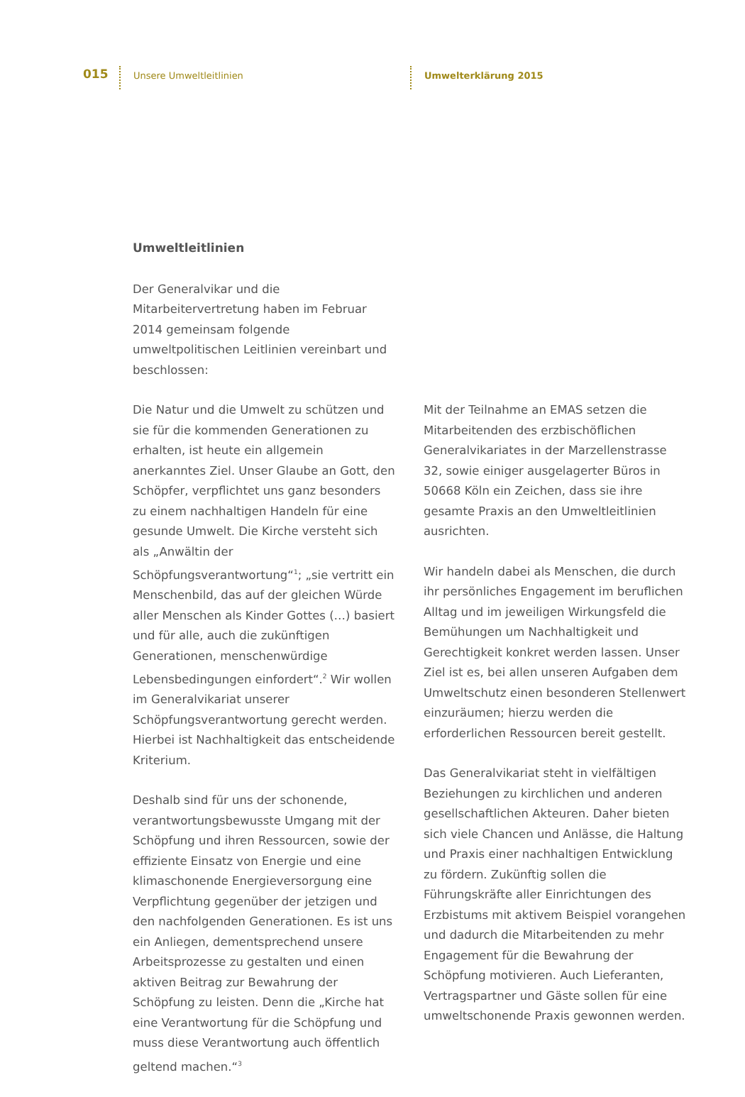015 Unsere Umweltleitlinien Umwelterklärung 2015
Umweltleitlinien
Der Generalvikar und die Mitarbeitervertretung haben im Februar 2014 gemeinsam folgende umweltpolitischen Leitlinien vereinbart und beschlossen:
Die Natur und die Umwelt zu schützen und sie für die kommenden Generationen zu erhalten, ist heute ein allgemein anerkanntes Ziel. Unser Glaube an Gott, den Schöpfer, verpflichtet uns ganz besonders zu einem nachhaltigen Handeln für eine gesunde Umwelt. Die Kirche versteht sich als „Anwältin der Schöpfungsverantwortung“<sup>1</sup>; „sie vertritt ein Menschenbild, das auf der gleichen Würde aller Menschen als Kinder Gottes (…) basiert und für alle, auch die zukünftigen Generationen, menschenwürdige Lebensbedingungen einfordert“.<sup>2</sup> Wir wollen im Generalvikariat unserer Schöpfungsverantwortung gerecht werden. Hierbei ist Nachhaltigkeit das entscheidende Kriterium.
Deshalb sind für uns der schonende, verantwortungsbewusste Umgang mit der Schöpfung und ihren Ressourcen, sowie der effiziente Einsatz von Energie und eine klimaschonende Energieversorgung eine Verpflichtung gegenüber der jetzigen und den nachfolgenden Generationen. Es ist uns ein Anliegen, dementsprechend unsere Arbeitsprozesse zu gestalten und einen aktiven Beitrag zur Bewahrung der Schöpfung zu leisten. Denn die „Kirche hat eine Verantwortung für die Schöpfung und muss diese Verantwortung auch öffentlich geltend machen.“<sup>3</sup>
Mit der Teilnahme an EMAS setzen die Mitarbeitenden des erzbischöflichen Generalvikariates in der Marzellenstrasse 32, sowie einiger ausgelagerter Büros in 50668 Köln ein Zeichen, dass sie ihre gesamte Praxis an den Umweltleitlinien ausrichten.
Wir handeln dabei als Menschen, die durch ihr persönliches Engagement im beruflichen Alltag und im jeweiligen Wirkungsfeld die Bemühungen um Nachhaltigkeit und Gerechtigkeit konkret werden lassen. Unser Ziel ist es, bei allen unseren Aufgaben dem Umweltschutz einen besonderen Stellenwert einzuräumen; hierzu werden die erforderlichen Ressourcen bereit gestellt.
Das Generalvikariat steht in vielfältigen Beziehungen zu kirchlichen und anderen gesellschaftlichen Akteuren. Daher bieten sich viele Chancen und Anlässe, die Haltung und Praxis einer nachhaltigen Entwicklung zu fördern. Zukünftig sollen die Führungskräfte aller Einrichtungen des Erzbistums mit aktivem Beispiel vorangehen und dadurch die Mitarbeitenden zu mehr Engagement für die Bewahrung der Schöpfung motivieren. Auch Lieferanten, Vertragspartner und Gäste sollen für eine umweltschonende Praxis gewonnen werden.